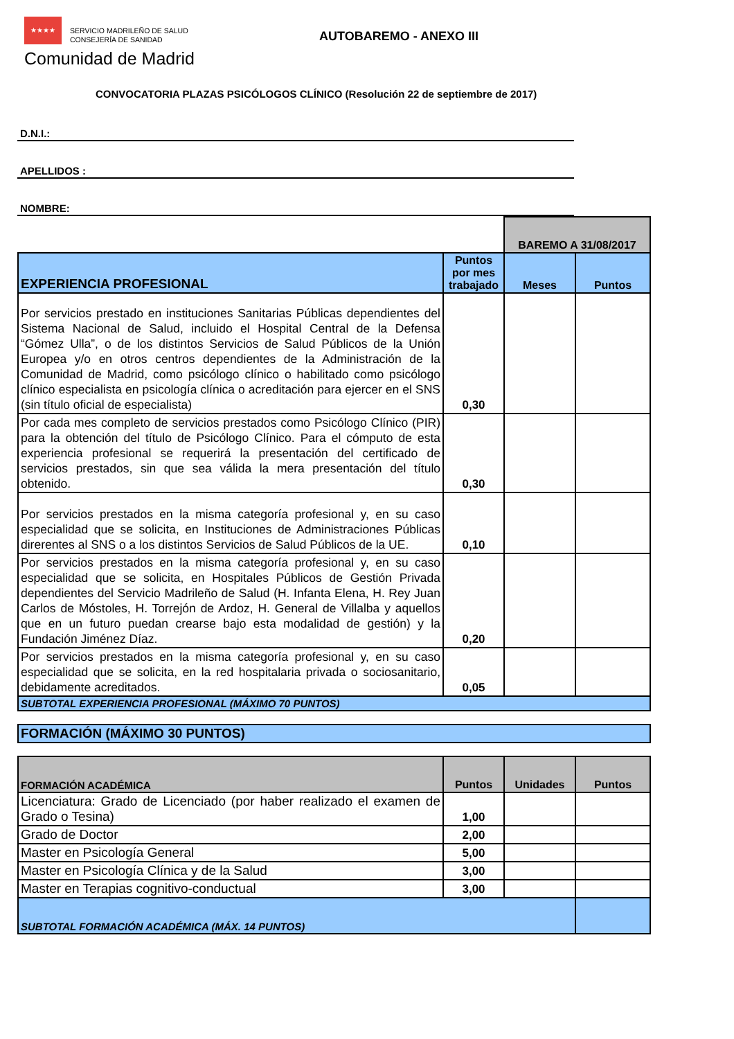★★★★
SERVICIO MADRILEÑO DE SALUD
CONSEJERÍA DE SANIDAD
AUTOBAREMO - ANEXO III
Comunidad de Madrid
CONVOCATORIA PLAZAS PSICÓLOGOS CLÍNICO (Resolución 22 de septiembre de 2017)
D.N.I.:
APELLIDOS :
NOMBRE:
| | | BAREMO A 31/08/2017 | |
| EXPERIENCIA PROFESIONAL | Puntos por mes trabajado | Meses | Puntos |
| Por servicios prestado en instituciones Sanitarias Públicas dependientes del Sistema Nacional de Salud, incluido el Hospital Central de la Defensa “Gómez Ulla”, o de los distintos Servicios de Salud Públicos de la Unión Europea y/o en otros centros dependientes de la Administración de la Comunidad de Madrid, como psicólogo clínico o habilitado como psicólogo clínico especialista en psicología clínica o acreditación para ejercer en el SNS (sin título oficial de especialista) | 0,30 | | |
| Por cada mes completo de servicios prestados como Psicólogo Clínico (PIR) para la obtención del título de Psicólogo Clínico. Para el cómputo de esta experiencia profesional se requerirá la presentación del certificado de servicios prestados, sin que sea válida la mera presentación del título obtenido. | 0,30 | | |
| Por servicios prestados en la misma categoría profesional y, en su caso especialidad que se solicita, en Instituciones de Administraciones Públicas direrentes al SNS o a los distintos Servicios de Salud Públicos de la UE. | 0,10 | | |
| Por servicios prestados en la misma categoría profesional y, en su caso especialidad que se solicita, en Hospitales Públicos de Gestión Privada dependientes del Servicio Madrileño de Salud (H. Infanta Elena, H. Rey Juan Carlos de Móstoles, H. Torrejón de Ardoz, H. General de Villalba y aquellos que en un futuro puedan crearse bajo esta modalidad de gestión) y la Fundación Jiménez Díaz. | 0,20 | | |
| Por servicios prestados en la misma categoría profesional y, en su caso especialidad que se solicita, en la red hospitalaria privada o sociosanitario, debidamente acreditados. | 0,05 | | |
| SUBTOTAL EXPERIENCIA PROFESIONAL (MÁXIMO 70 PUNTOS) | | | |
| FORMACIÓN (MÁXIMO 30 PUNTOS) |
| FORMACIÓN ACADÉMICA | Puntos | Unidades | Puntos |
| Licenciatura: Grado de Licenciado (por haber realizado el examen de Grado o Tesina) | 1,00 | | |
| Grado de Doctor | 2,00 | | |
| Master en Psicología General | 5,00 | | |
| Master en Psicología Clínica y de la Salud | 3,00 | | |
| Master en Terapias cognitivo-conductual | 3,00 | | |
| SUBTOTAL FORMACIÓN ACADÉMICA (MÁX. 14 PUNTOS) | | | |